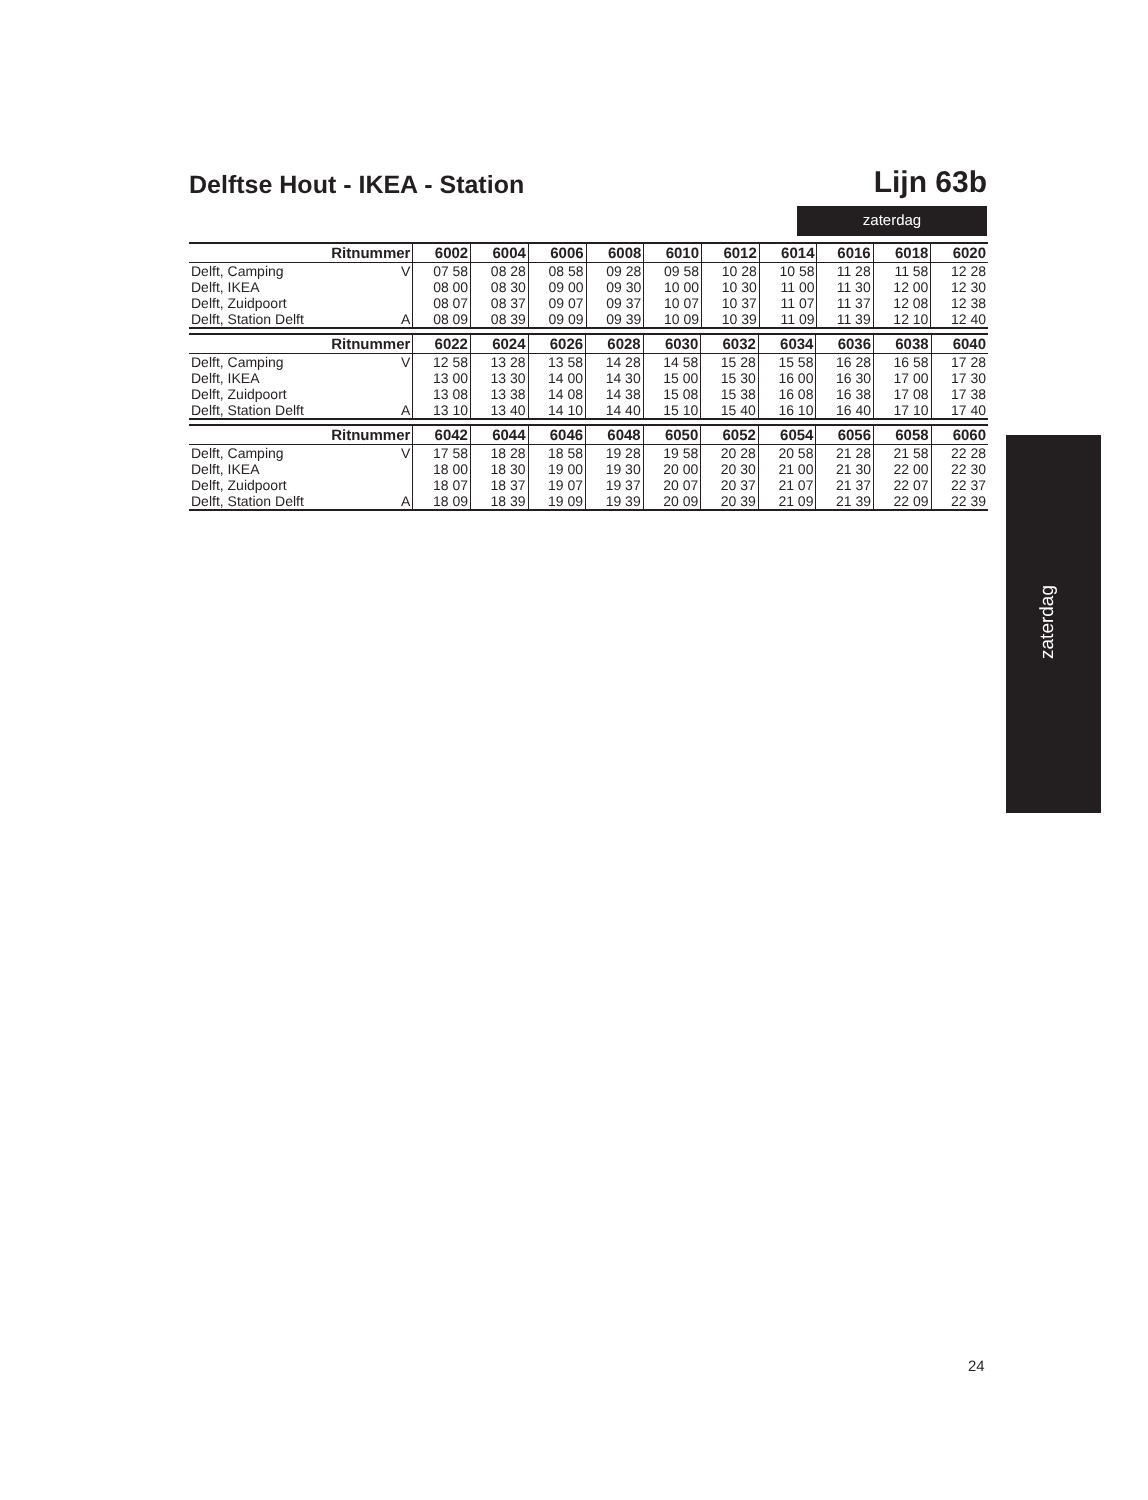Delftse Hout - IKEA - Station
Lijn 63b
zaterdag
| Ritnummer | | 6002 | 6004 | 6006 | 6008 | 6010 | 6012 | 6014 | 6016 | 6018 | 6020 |
| --- | --- | --- | --- | --- | --- | --- | --- | --- | --- | --- | --- |
| Delft, Camping | V | 07 58 | 08 28 | 08 58 | 09 28 | 09 58 | 10 28 | 10 58 | 11 28 | 11 58 | 12 28 |
| Delft, IKEA | | 08 00 | 08 30 | 09 00 | 09 30 | 10 00 | 10 30 | 11 00 | 11 30 | 12 00 | 12 30 |
| Delft, Zuidpoort | | 08 07 | 08 37 | 09 07 | 09 37 | 10 07 | 10 37 | 11 07 | 11 37 | 12 08 | 12 38 |
| Delft, Station Delft | A | 08 09 | 08 39 | 09 09 | 09 39 | 10 09 | 10 39 | 11 09 | 11 39 | 12 10 | 12 40 |
| Ritnummer | | 6022 | 6024 | 6026 | 6028 | 6030 | 6032 | 6034 | 6036 | 6038 | 6040 |
| --- | --- | --- | --- | --- | --- | --- | --- | --- | --- | --- | --- |
| Delft, Camping | V | 12 58 | 13 28 | 13 58 | 14 28 | 14 58 | 15 28 | 15 58 | 16 28 | 16 58 | 17 28 |
| Delft, IKEA | | 13 00 | 13 30 | 14 00 | 14 30 | 15 00 | 15 30 | 16 00 | 16 30 | 17 00 | 17 30 |
| Delft, Zuidpoort | | 13 08 | 13 38 | 14 08 | 14 38 | 15 08 | 15 38 | 16 08 | 16 38 | 17 08 | 17 38 |
| Delft, Station Delft | A | 13 10 | 13 40 | 14 10 | 14 40 | 15 10 | 15 40 | 16 10 | 16 40 | 17 10 | 17 40 |
| Ritnummer | | 6042 | 6044 | 6046 | 6048 | 6050 | 6052 | 6054 | 6056 | 6058 | 6060 |
| --- | --- | --- | --- | --- | --- | --- | --- | --- | --- | --- | --- |
| Delft, Camping | V | 17 58 | 18 28 | 18 58 | 19 28 | 19 58 | 20 28 | 20 58 | 21 28 | 21 58 | 22 28 |
| Delft, IKEA | | 18 00 | 18 30 | 19 00 | 19 30 | 20 00 | 20 30 | 21 00 | 21 30 | 22 00 | 22 30 |
| Delft, Zuidpoort | | 18 07 | 18 37 | 19 07 | 19 37 | 20 07 | 20 37 | 21 07 | 21 37 | 22 07 | 22 37 |
| Delft, Station Delft | A | 18 09 | 18 39 | 19 09 | 19 39 | 20 09 | 20 39 | 21 09 | 21 39 | 22 09 | 22 39 |
zaterdag
24